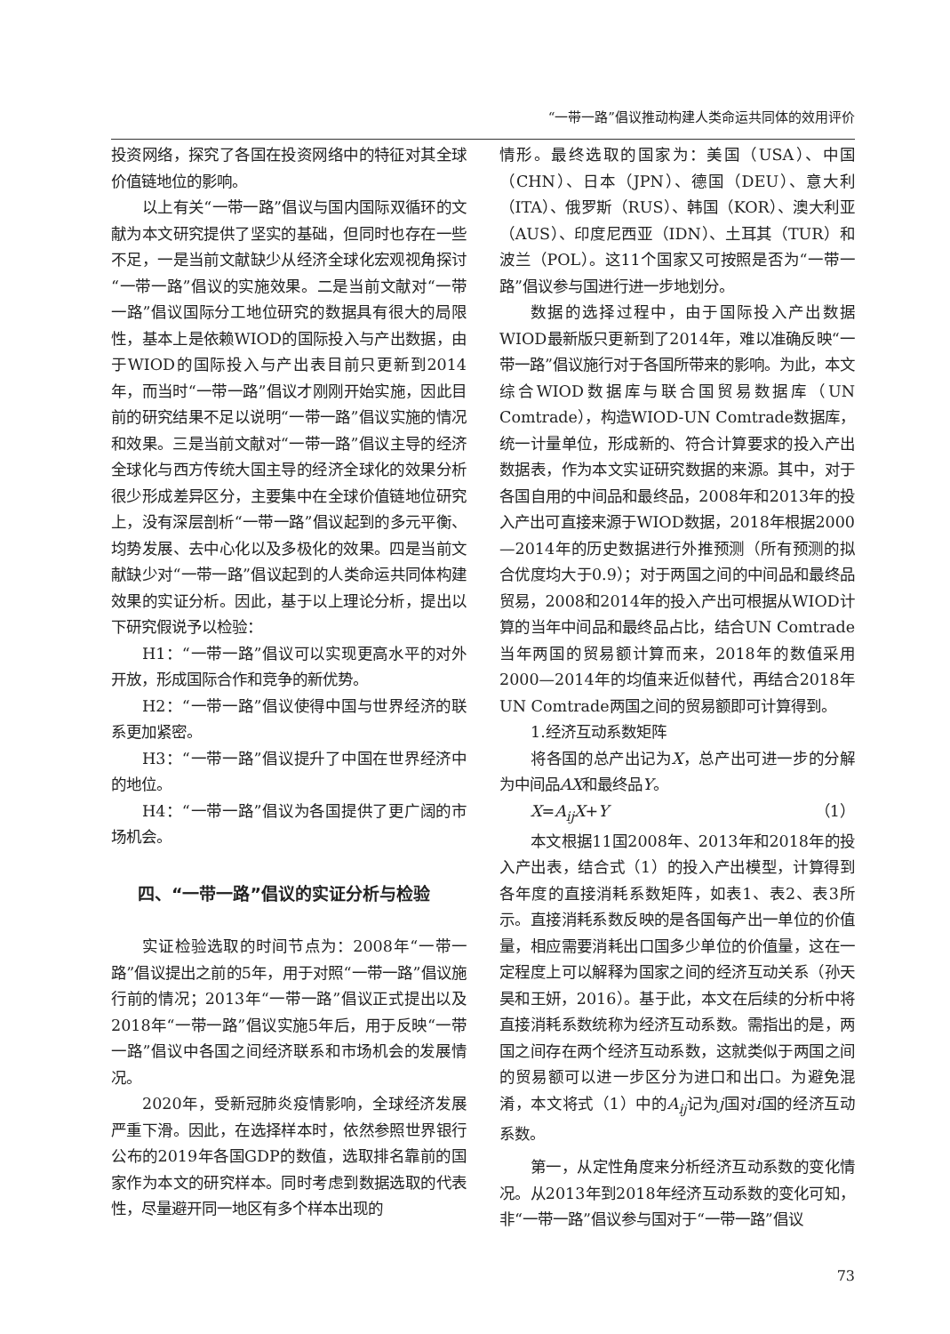“一带一路”倡议推动构建人类命运共同体的效用评价
投资网络，探究了各国在投资网络中的特征对其全球价值链地位的影响。
以上有关“一带一路”倡议与国内国际双循环的文献为本文研究提供了坚实的基础，但同时也存在一些不足，一是当前文献缺少从经济全球化宏观视角探讨“一带一路”倡议的实施效果。二是当前文献对“一带一路”倡议国际分工地位研究的数据具有很大的局限性，基本上是依赖WIOD的国际投入与产出数据，由于WIOD的国际投入与产出表目前只更新到2014年，而当时“一带一路”倡议才刚刚开始实施，因此目前的研究结果不足以说明“一带一路”倡议实施的情况和效果。三是当前文献对“一带一路”倡议主导的经济全球化与西方传统大国主导的经济全球化的效果分析很少形成差异区分，主要集中在全球价值链地位研究上，没有深层剖析“一带一路”倡议起到的多元平衡、均势发展、去中心化以及多极化的效果。四是当前文献缺少对“一带一路”倡议起到的人类命运共同体构建效果的实证分析。因此，基于以上理论分析，提出以下研究假说予以检验：
H1：“一带一路”倡议可以实现更高水平的对外开放，形成国际合作和竞争的新优势。
H2：“一带一路”倡议使得中国与世界经济的联系更加紧密。
H3：“一带一路”倡议提升了中国在世界经济中的地位。
H4：“一带一路”倡议为各国提供了更广阔的市场机会。
四、“一带一路”倡议的实证分析与检验
实证检验选取的时间节点为：2008年“一带一路”倡议提出之前的5年，用于对照“一带一路”倡议施行前的情况；2013年“一带一路”倡议正式提出以及2018年“一带一路”倡议实施5年后，用于反映“一带一路”倡议中各国之间经济联系和市场机会的发展情况。
2020年，受新冠肺炎疫情影响，全球经济发展严重下滑。因此，在选择样本时，依然参照世界银行公布的2019年各国GDP的数值，选取排名靠前的国家作为本文的研究样本。同时考虑到数据选取的代表性，尽量避开同一地区有多个样本出现的
情形。最终选取的国家为：美国（USA）、中国（CHN）、日本（JPN）、德国（DEU）、意大利（ITA）、俄罗斯（RUS）、韩国（KOR）、澳大利亚（AUS）、印度尼西亚（IDN）、土耳其（TUR）和波兰（POL）。这11个国家又可按照是否为“一带一路”倡议参与国进行进一步地划分。
数据的选择过程中，由于国际投入产出数据WIOD最新版只更新到了2014年，难以准确反映“一带一路”倡议施行对于各国所带来的影响。为此，本文综合WIOD数据库与联合国贸易数据库（UN Comtrade），构造WIOD-UN Comtrade数据库，统一计量单位，形成新的、符合计算要求的投入产出数据表，作为本文实证研究数据的来源。其中，对于各国自用的中间品和最终品，2008年和2013年的投入产出可直接来源于WIOD数据，2018年根据2000—2014年的历史数据进行外推预测（所有预测的拟合优度均大于0.9）；对于两国之间的中间品和最终品贸易，2008和2014年的投入产出可根据从WIOD计算的当年中间品和最终品占比，结合UN Comtrade当年两国的贸易额计算而来，2018年的数值采用2000—2014年的均值来近似替代，再结合2018年UN Comtrade两国之间的贸易额即可计算得到。
1.经济互动系数矩阵
将各国的总产出记为X，总产出可进一步的分解为中间品AX和最终品Y。
X=A<sub>ij</sub>X+Y （1）
本文根据11国2008年、2013年和2018年的投入产出表，结合式（1）的投入产出模型，计算得到各年度的直接消耗系数矩阵，如表1、表2、表3所示。直接消耗系数反映的是各国每产出一单位的价值量，相应需要消耗出口国多少单位的价值量，这在一定程度上可以解释为国家之间的经济互动关系（孙天昊和王妍，2016）。基于此，本文在后续的分析中将直接消耗系数统称为经济互动系数。需指出的是，两国之间存在两个经济互动系数，这就类似于两国之间的贸易额可以进一步区分为进口和出口。为避免混淆，本文将式（1）中的A<sub>ij</sub>记为j国对i国的经济互动系数。
第一，从定性角度来分析经济互动系数的变化情况。从2013年到2018年经济互动系数的变化可知，非“一带一路”倡议参与国对于“一带一路”倡议
73